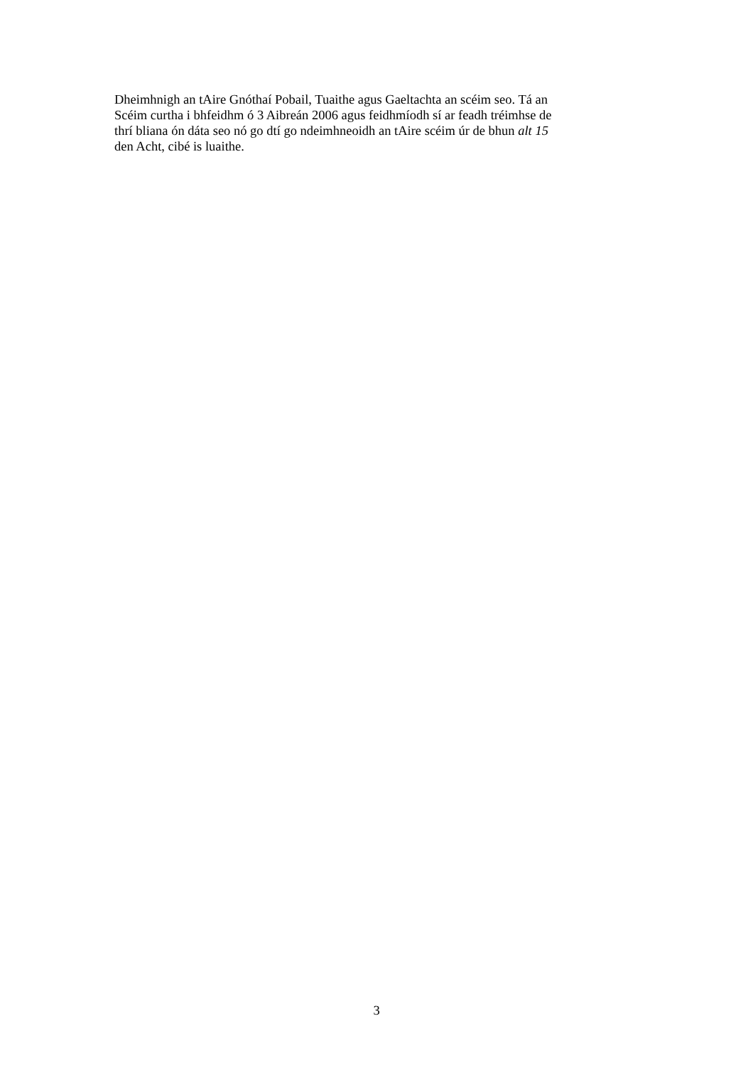Dheimhnigh an tAire Gnóthaí Pobail, Tuaithe agus Gaeltachta an scéim seo. Tá an
Scéim curtha i bhfeidhm ó 3 Aibreán 2006 agus feidhmíodh sí ar feadh tréimhse de
thrí bliana ón dáta seo nó go dtí go ndeimhneoidh an tAire scéim úr de bhun alt 15
den Acht, cibé is luaithe.
3